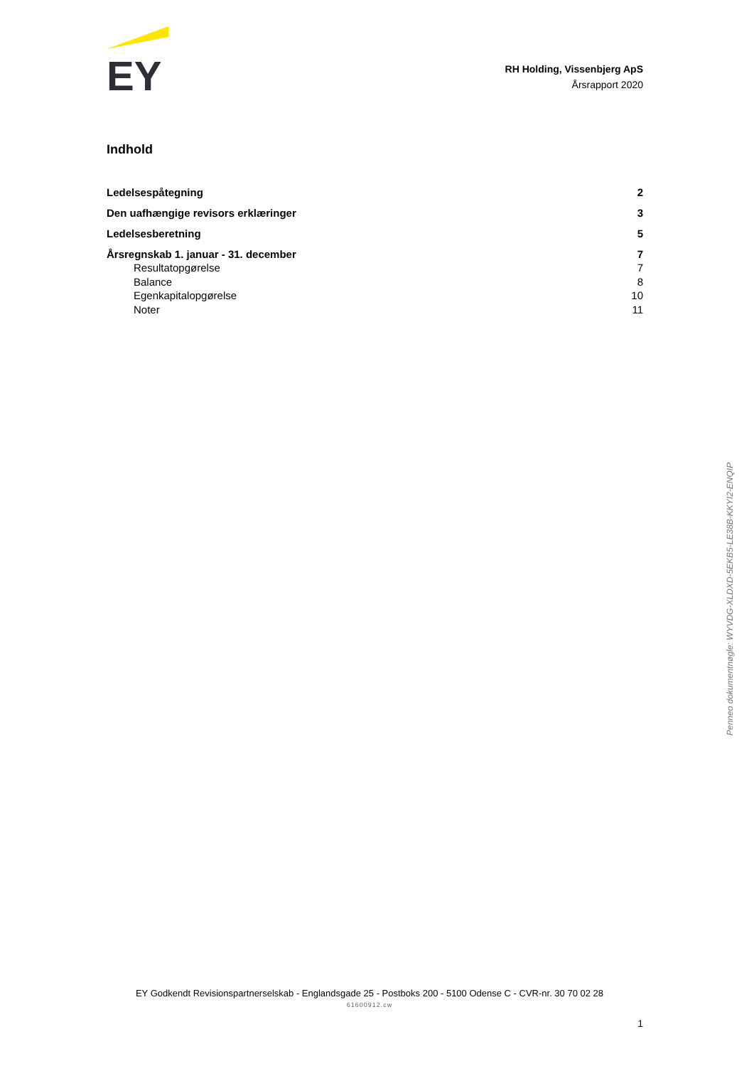EY
RH Holding, Vissenbjerg ApS
Årsrapport 2020
Indhold
Ledelsespåtegning 2
Den uafhængige revisors erklæringer 3
Ledelsesberetning 5
Årsregnskab 1. januar - 31. december 7
Resultatopgørelse 7
Balance 8
Egenkapitalopgørelse 10
Noter 11
EY Godkendt Revisionspartnerselskab - Englandsgade 25 - Postboks 200 - 5100 Odense C - CVR-nr. 30 70 02 28
61600912.cw
1
Penneo dokumentnøgle: WYVDG-XLDXD-5EKB5-LE38B-KKYI2-ENQIP